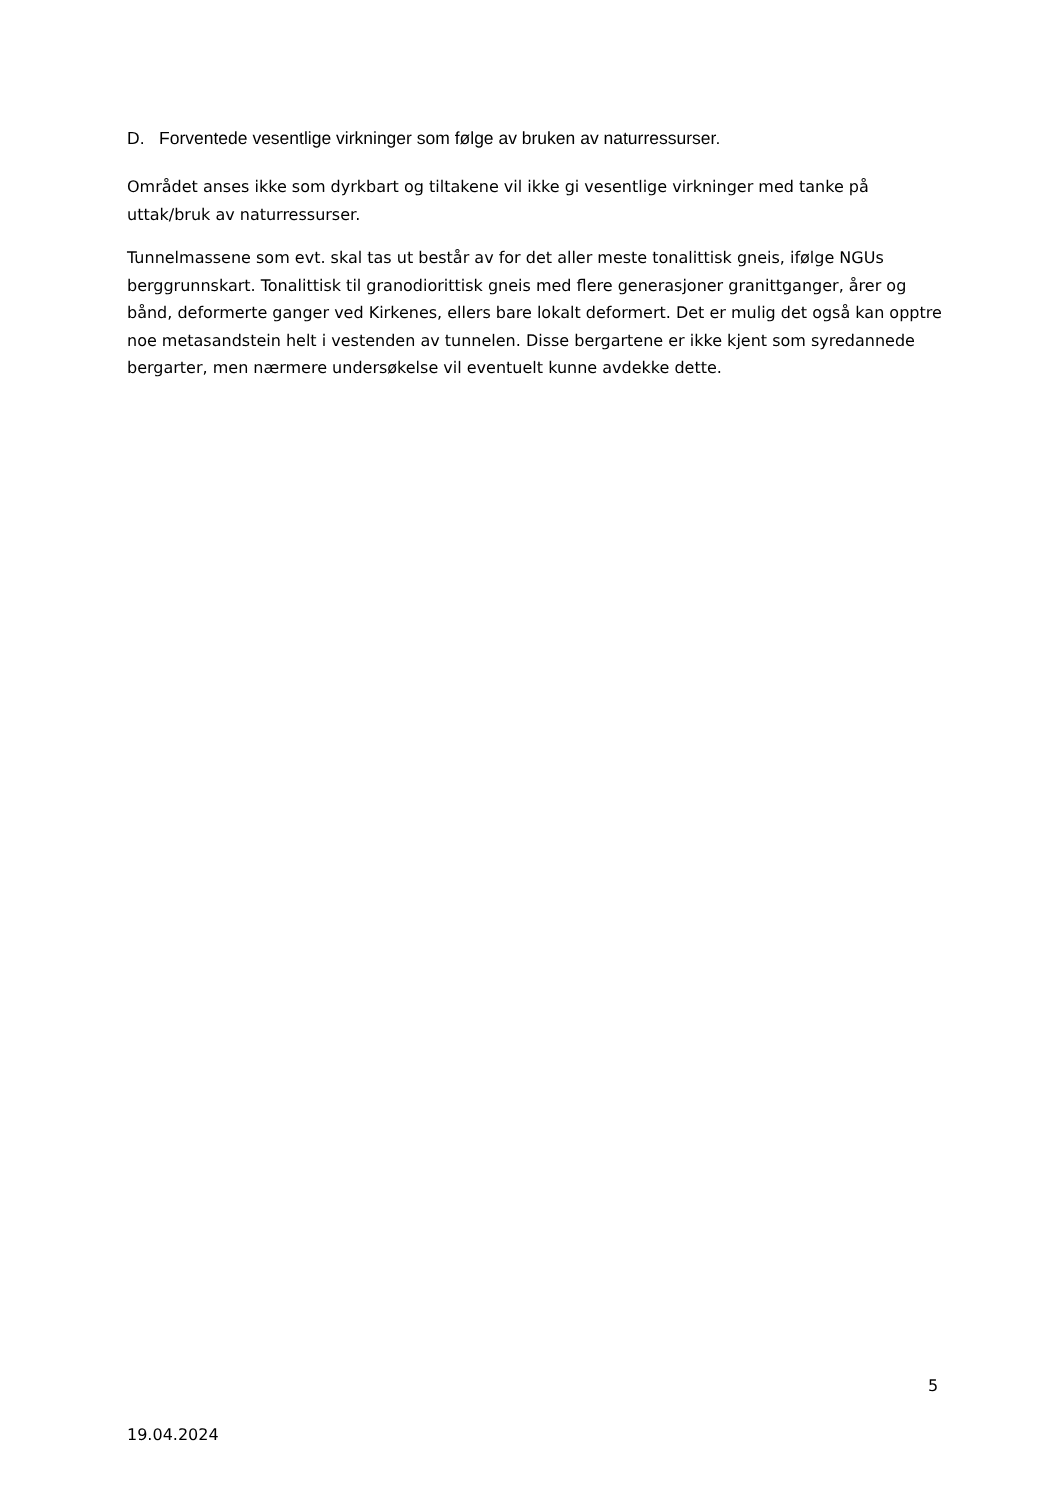D. Forventede vesentlige virkninger som følge av bruken av naturressurser.
Området anses ikke som dyrkbart og tiltakene vil ikke gi vesentlige virkninger med tanke på uttak/bruk av naturressurser.
Tunnelmassene som evt. skal tas ut består av for det aller meste tonalittisk gneis, ifølge NGUs berggrunnskart. Tonalittisk til granodiorittisk gneis med flere generasjoner granittganger, årer og bånd, deformerte ganger ved Kirkenes, ellers bare lokalt deformert. Det er mulig det også kan opptre noe metasandstein helt i vestenden av tunnelen. Disse bergartene er ikke kjent som syredannede bergarter, men nærmere undersøkelse vil eventuelt kunne avdekke dette.
5
19.04.2024